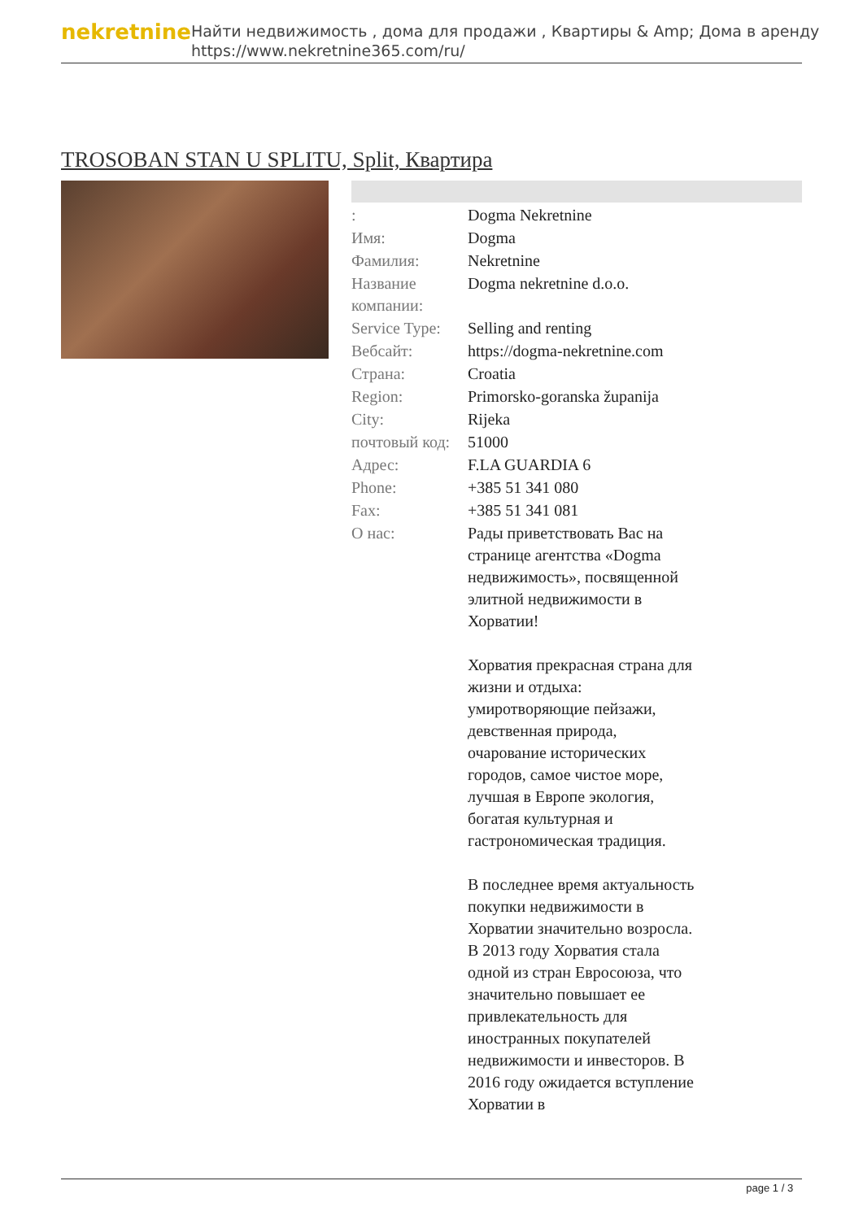nekretnine
Найти недвижимость , дома для продажи , Квартиры & Amp; Дома в аренду
https://www.nekretnine365.com/ru/
TROSOBAN STAN U SPLITU, Split, Квартира
| : | Dogma Nekretnine |
| Имя: | Dogma |
| Фамилия: | Nekretnine |
| Название компании: | Dogma nekretnine d.o.o. |
| Service Type: | Selling and renting |
| Вебсайт: | https://dogma-nekretnine.com |
| Страна: | Croatia |
| Region: | Primorsko-goranska županija |
| City: | Rijeka |
| почтовый код: | 51000 |
| Адрес: | F.LA GUARDIA 6 |
| Phone: | +385 51 341 080 |
| Fax: | +385 51 341 081 |
| О нас: | Рады приветствовать Вас на странице агентства «Dogma недвижимость», посвященной элитной недвижимости в Хорватии! Хорватия прекрасная страна для жизни и отдыха: умиротворяющие пейзажи, девственная природа, очарование исторических городов, самое чистое море, лучшая в Европе экология, богатая культурная и гастрономическая традиция. В последнее время актуальность покупки недвижимости в Хорватии значительно возросла. В 2013 году Хорватия стала одной из стран Евросоюза, что значительно повышает ее привлекательность для иностранных покупателей недвижимости и инвесторов. В 2016 году ожидается вступление Хорватии в |
page 1 / 3